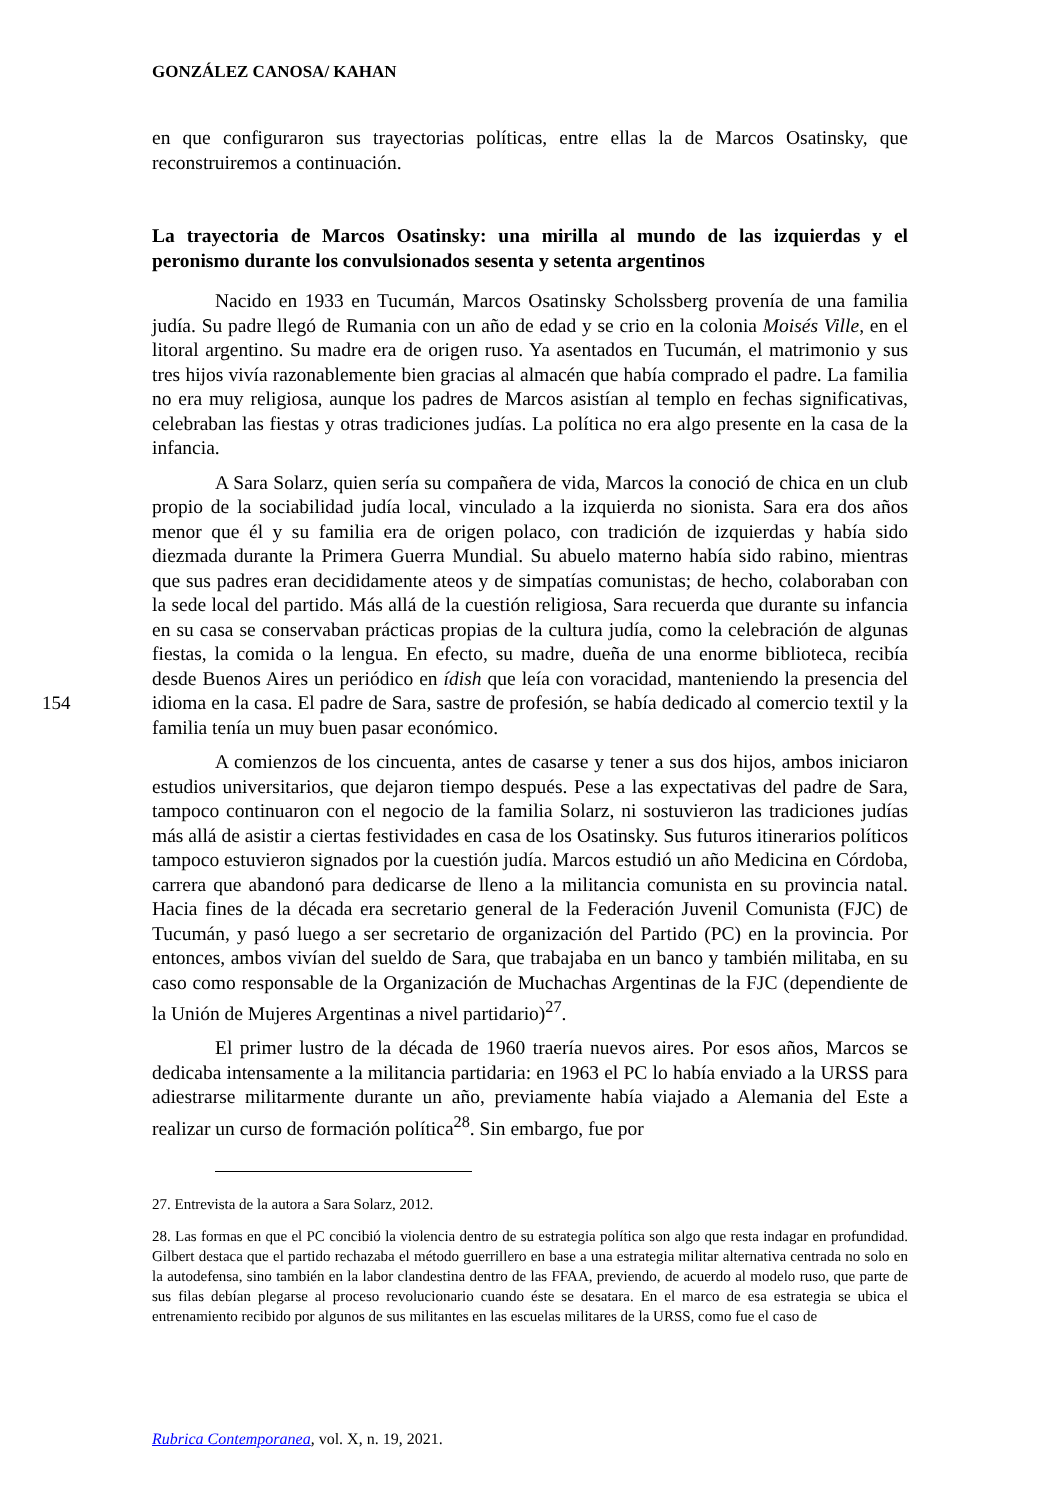GONZÁLEZ CANOSA/ KAHAN
154
en que configuraron sus trayectorias políticas, entre ellas la de Marcos Osatinsky, que reconstruiremos a continuación.
La trayectoria de Marcos Osatinsky: una mirilla al mundo de las izquierdas y el peronismo durante los convulsionados sesenta y setenta argentinos
Nacido en 1933 en Tucumán, Marcos Osatinsky Scholssberg provenía de una familia judía. Su padre llegó de Rumania con un año de edad y se crio en la colonia Moisés Ville, en el litoral argentino. Su madre era de origen ruso. Ya asentados en Tucumán, el matrimonio y sus tres hijos vivía razonablemente bien gracias al almacén que había comprado el padre. La familia no era muy religiosa, aunque los padres de Marcos asistían al templo en fechas significativas, celebraban las fiestas y otras tradiciones judías. La política no era algo presente en la casa de la infancia.
A Sara Solarz, quien sería su compañera de vida, Marcos la conoció de chica en un club propio de la sociabilidad judía local, vinculado a la izquierda no sionista. Sara era dos años menor que él y su familia era de origen polaco, con tradición de izquierdas y había sido diezmada durante la Primera Guerra Mundial. Su abuelo materno había sido rabino, mientras que sus padres eran decididamente ateos y de simpatías comunistas; de hecho, colaboraban con la sede local del partido. Más allá de la cuestión religiosa, Sara recuerda que durante su infancia en su casa se conservaban prácticas propias de la cultura judía, como la celebración de algunas fiestas, la comida o la lengua. En efecto, su madre, dueña de una enorme biblioteca, recibía desde Buenos Aires un periódico en ídish que leía con voracidad, manteniendo la presencia del idioma en la casa. El padre de Sara, sastre de profesión, se había dedicado al comercio textil y la familia tenía un muy buen pasar económico.
A comienzos de los cincuenta, antes de casarse y tener a sus dos hijos, ambos iniciaron estudios universitarios, que dejaron tiempo después. Pese a las expectativas del padre de Sara, tampoco continuaron con el negocio de la familia Solarz, ni sostuvieron las tradiciones judías más allá de asistir a ciertas festividades en casa de los Osatinsky. Sus futuros itinerarios políticos tampoco estuvieron signados por la cuestión judía. Marcos estudió un año Medicina en Córdoba, carrera que abandonó para dedicarse de lleno a la militancia comunista en su provincia natal. Hacia fines de la década era secretario general de la Federación Juvenil Comunista (FJC) de Tucumán, y pasó luego a ser secretario de organización del Partido (PC) en la provincia. Por entonces, ambos vivían del sueldo de Sara, que trabajaba en un banco y también militaba, en su caso como responsable de la Organización de Muchachas Argentinas de la FJC (dependiente de la Unión de Mujeres Argentinas a nivel partidario)<sup>27</sup>.
El primer lustro de la década de 1960 traería nuevos aires. Por esos años, Marcos se dedicaba intensamente a la militancia partidaria: en 1963 el PC lo había enviado a la URSS para adiestrarse militarmente durante un año, previamente había viajado a Alemania del Este a realizar un curso de formación política<sup>28</sup>. Sin embargo, fue por
27. Entrevista de la autora a Sara Solarz, 2012.
28. Las formas en que el PC concibió la violencia dentro de su estrategia política son algo que resta indagar en profundidad. Gilbert destaca que el partido rechazaba el método guerrillero en base a una estrategia militar alternativa centrada no solo en la autodefensa, sino también en la labor clandestina dentro de las FFAA, previendo, de acuerdo al modelo ruso, que parte de sus filas debían plegarse al proceso revolucionario cuando éste se desatara. En el marco de esa estrategia se ubica el entrenamiento recibido por algunos de sus militantes en las escuelas militares de la URSS, como fue el caso de
Rubrica Contemporanea, vol. X, n. 19, 2021.